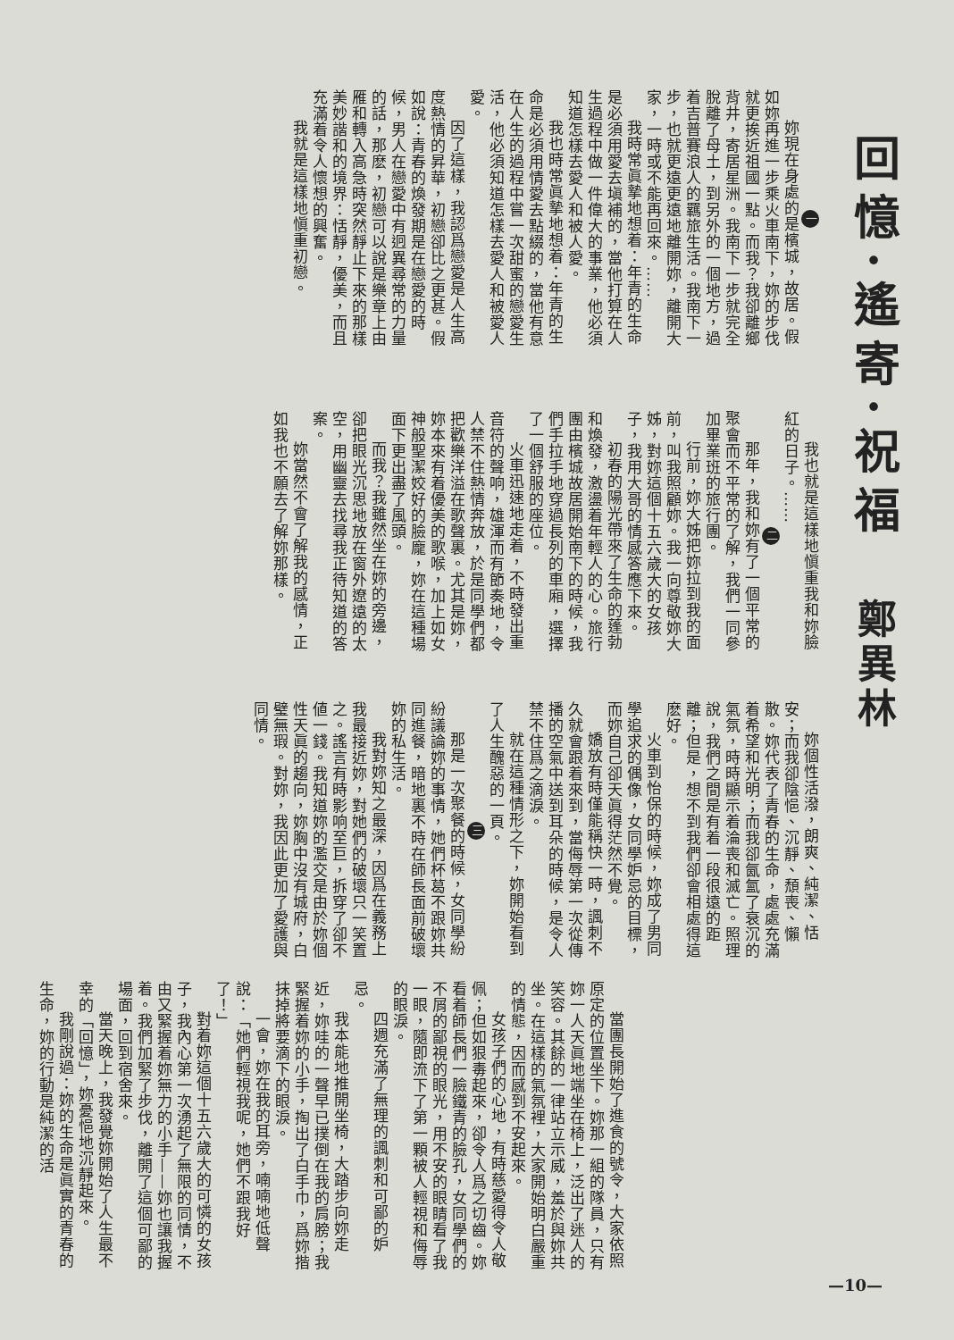回憶·遙寄·祝福
鄭異林
一
妳現在身處的是檳城，故居。假如妳再進一步乘火車南下，妳的步伐就更挨近祖國一點。而我？我卻離鄉背井，寄居星洲。我南下一步就完全脫離了母土，到另外的一個地方，過着吉普賽浪人的羈旅生活。我南下一步，也就更遠更遠地離開妳，離開大家，一時或不能再回來。……
我時常眞摯地想着：年青的生命是必須用愛去塡補的，當他打算在人生過程中做一件偉大的事業，他必須知道怎樣去愛人和被人愛。
我也時常眞摯地想着：年青的生命是必須用情愛去點綴的，當他有意在人生的過程中嘗一次甜蜜的戀愛生活，他必須知道怎樣去愛人和被愛人愛。
因了這樣，我認爲戀愛是人生高度熱情的昇華，初戀卻比之更甚。假如說：青春的煥發期是在戀愛的時候，男人在戀愛中有迥異尋常的力量的話，那麽，初戀可以說是樂章上由雁和轉入高急時突然靜止下來的那樣美妙諧和的境界：恬靜，優美，而且充滿着令人懷想的興奮。
我就是這樣地愼重初戀。
我也就是這樣地愼重我和妳臉紅的日子。……
二
那年，我和妳有了一個平常的聚會而不平常的了解，我們一同參加畢業班的旅行團。
行前，妳大姊把妳拉到我的面前，叫我照顧妳。我一向尊敬妳大姊，對妳這個十五六歲大的女孩子，我用大哥的情感答應下來。
初春的陽光帶來了生命的蓬勃和煥發，激盪着年輕人的心。旅行團由檳城故居開始南下的時候，我們手拉手地穿過長列的車廂，選擇了一個舒服的座位。
火車迅速地走着，不時發出重音符的聲响，雄渾而有節奏地，令人禁不住熱情奔放，於是同學們都把歡樂洋溢在歌聲裏。尤其是妳，妳本來有着優美的歌喉，加上如女神般聖潔姣好的臉龐，妳在這種場面下更出盡了風頭。
而我？我雖然坐在妳的旁邊，卻把眼光沉思地放在窗外遼遠的太空，用幽靈去找尋我正待知道的答案。
妳當然不會了解我的感情，正如我也不願去了解妳那樣。
妳個性活潑，朗爽、純潔、恬安；而我卻陰悒、沉靜、頹喪、懶散。妳代表了青春的生命，處處充滿着希望和光明；而我卻氤氳了衰沉的氣氛，時時顯示着淪喪和滅亡。照理說，我們之間是有着一段很遠的距離；但是，想不到我們卻會相處得這麽好。
火車到怡保的時候，妳成了男同學追求的偶像，女同學妒忌的目標，而妳自己卻天眞得茫然不覺。
嬌放有時僅能稱快一時，諷刺不久就會跟着來到，當侮辱第一次從傳播的空氣中送到耳朵的時候，是令人禁不住爲之滴淚。
就在這種情形之下，妳開始看到了人生醜惡的一頁。
三
那是一次聚餐的時候，女同學紛紛議論妳的事情，她們杯葛不跟妳共同進餐，暗地裏不時在師長面前破壞妳的私生活。
我對妳知之最深，因爲在義務上我最接近妳，對她們的破壞只一笑置之。謠言有時影响至巨，拆穿了卻不値一錢。我知道妳的濫交是由於妳個性天眞的趨向，妳胸中沒有城府，白璧無瑕。對妳，我因此更加了愛護與同情。
當團長開始了進食的號令，大家依照原定的位置坐下。妳那一組的隊員，只有妳一人天眞地端坐在椅上，泛出了迷人的笑容。其餘的一律站立示威，羞於與妳共坐。在這樣的氣氛裡，大家開始明白嚴重的情態，因而感到不安起來。
女孩子們的心地，有時慈愛得令人敬佩；但如狠毒起來，卻令人爲之切齒。妳看着師長們一臉鐵青的臉孔，女同學們的不屑的鄙視的眼光，用不安的眼睛看了我一眼，隨即流下了第一顆被人輕視和侮辱的眼淚。
四週充滿了無理的諷刺和可鄙的妒忌。
我本能地推開坐椅，大踏步向妳走近，妳哇的一聲早已撲倒在我的肩膀；我緊握着妳的小手，掏出了白手巾，爲妳揩抹掉將要滴下的眼淚。
一會，妳在我的耳旁，喃喃地低聲說：「她們輕視我呢，她們不跟我好了！」
對着妳這個十五六歲大的可憐的女孩子，我內心第一次湧起了無限的同情，不由又緊握着妳無力的小手——妳也讓我握着。我們加緊了步伐，離開了這個可鄙的場面，回到宿舍來。
當天晚上，我發覺妳開始了人生最不幸的「回憶」，妳憂悒地沉靜起來。
我剛說過：妳的生命是眞實的青春的生命，妳的行動是純潔的活
—10—